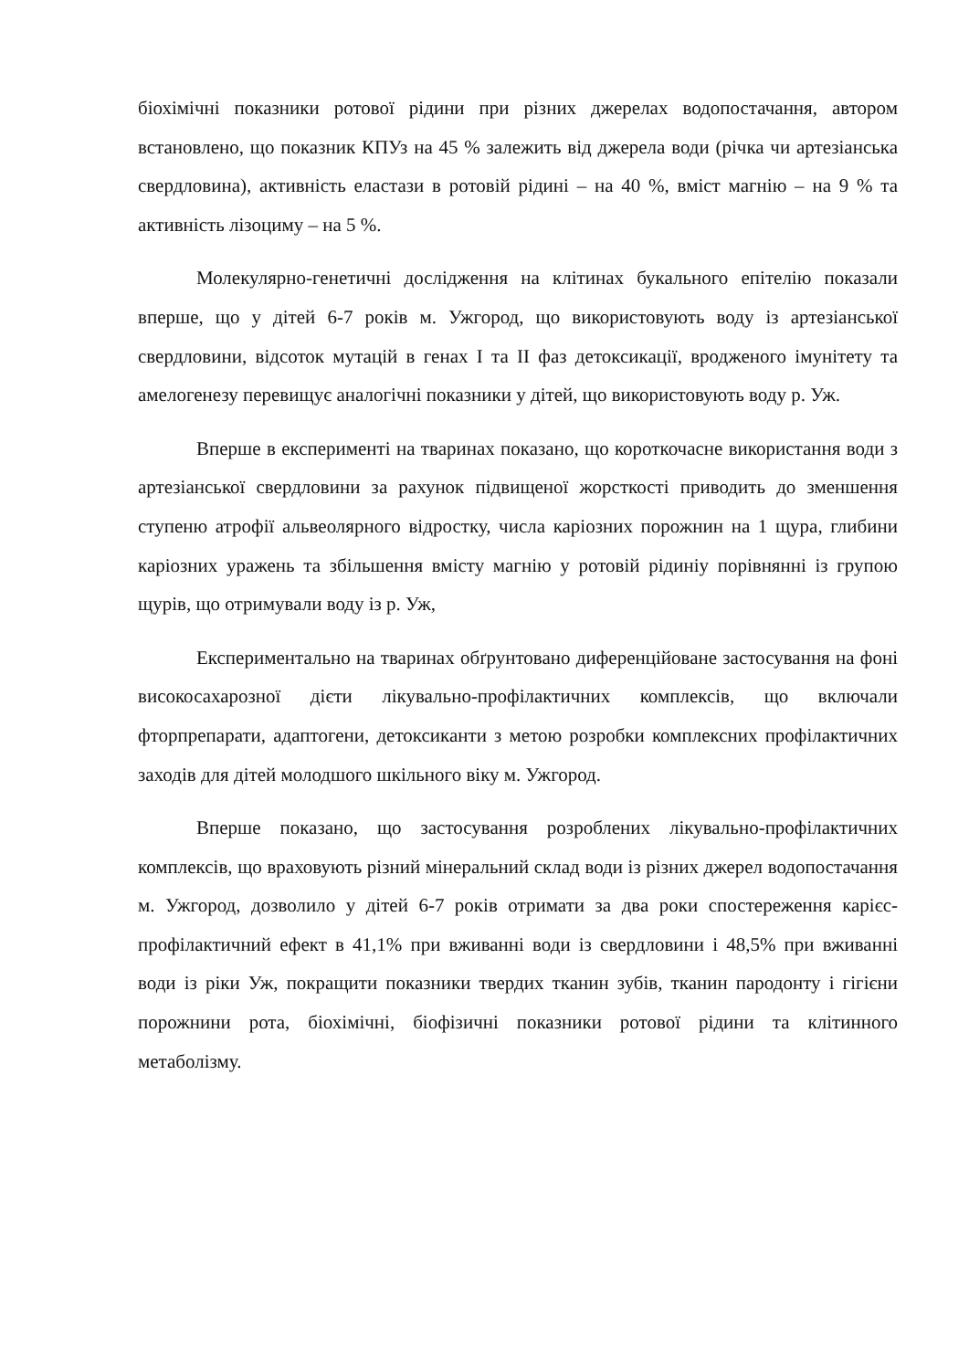біохімічні показники ротової рідини при різних джерелах водопостачання, автором встановлено, що показник КПУз на 45 % залежить від джерела води (річка чи артезіанська свердловина), активність еластази в ротовій рідині – на 40 %, вміст магнію – на 9 % та активність лізоциму – на 5 %.
Молекулярно-генетичні дослідження на клітинах букального епітелію показали вперше, що у дітей 6-7 років м. Ужгород, що використовують воду із артезіанської свердловини, відсоток мутацій в генах I та II фаз детоксикації, вродженого імунітету та амелогенезу перевищує аналогічні показники у дітей, що використовують воду р. Уж.
Вперше в експерименті на тваринах показано, що короткочасне використання води з артезіанської свердловини за рахунок підвищеної жорсткості приводить до зменшення ступеню атрофії альвеолярного відростку, числа каріозних порожнин на 1 щура, глибини каріозних уражень та збільшення вмісту магнію у ротовій рідиніу порівнянні із групою щурів, що отримували воду із р. Уж,
Експериментально на тваринах обґрунтовано диференційоване застосування на фоні високосахарозної дієти лікувально-профілактичних комплексів, що включали фторпрепарати, адаптогени, детоксиканти з метою розробки комплексних профілактичних заходів для дітей молодшого шкільного віку м. Ужгород.
Вперше показано, що застосування розроблених лікувально-профілактичних комплексів, що враховують різний мінеральний склад води із різних джерел водопостачання м. Ужгород, дозволило у дітей 6-7 років отримати за два роки спостереження карієс-профілактичний ефект в 41,1% при вживанні води із свердловини і 48,5% при вживанні води із ріки Уж, покращити показники твердих тканин зубів, тканин пародонту і гігієни порожнини рота, біохімічні, біофізичні показники ротової рідини та клітинного метаболізму.